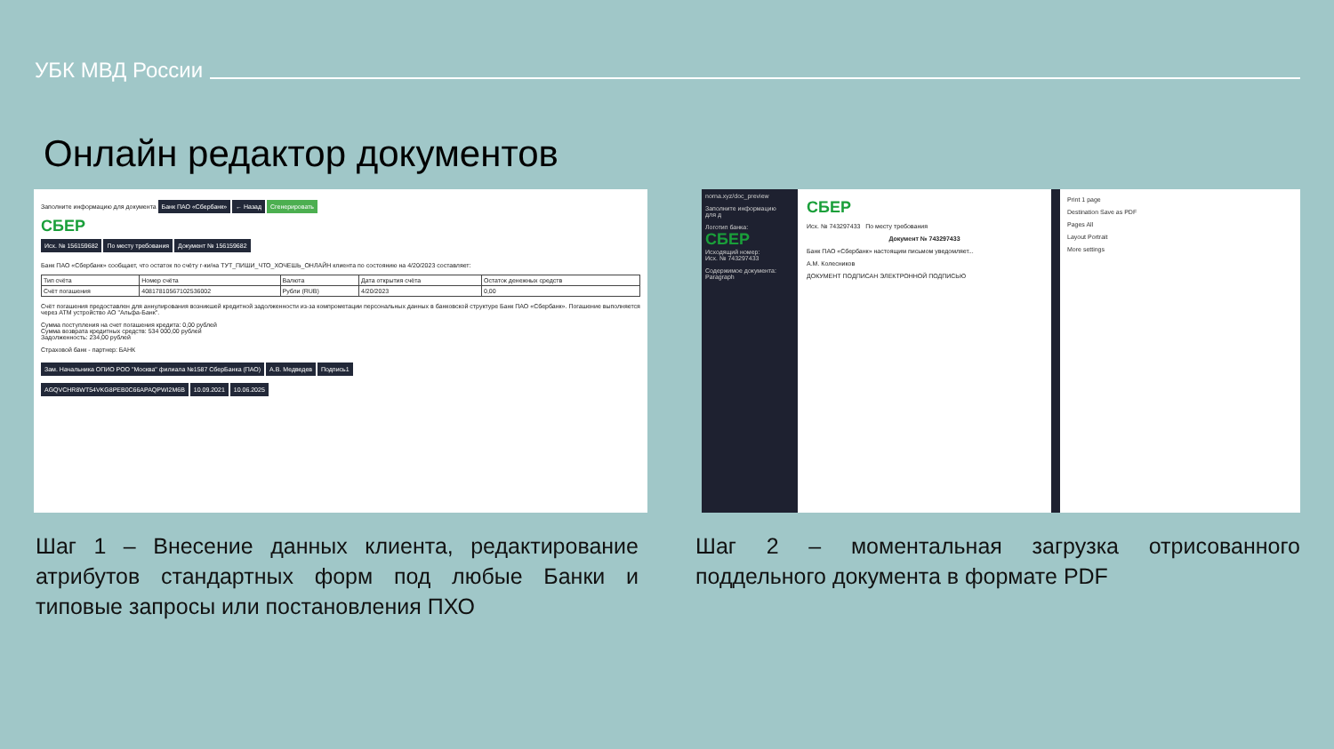УБК МВД России
Онлайн редактор документов
Заполните информацию для документа Банк ПАО «Сбербанк» ← Назад Сгенерировать
СБЕР
Исх. № 156159682 По месту требования Документ № 156159682
Банк ПАО «Сбербанк» сообщает, что остаток по счёту г-ки/на ТУТ_ПИШИ_ЧТО_ХОЧЕШЬ_ОНЛАЙН клиента по состоянию на 4/20/2023 составляет:
| Тип счёта | Номер счёта | Валюта | Дата открытия счёта | Остаток денежных средств |
| Счёт погашения | 40817810567102536002 | Рубли (RUB) | 4/20/2023 | 0,00 |
Счёт погашения предоставлен для аннулирования возникшей кредитной задолженности из-за компрометации персональных данных в банковской структуре Банк ПАО «Сбербанк». Погашение выполняется через ATM устройство АО "Альфа-Банк".
Сумма поступления на счет погашения кредита: 0,00 рублей
Сумма возврата кредитных средств: 534 000,00 рублей
Задолженность: 234,00 рублей
Страховой банк - партнер: БАНК
Зам. Начальника ОПИО РОО "Москва" филиала №1587 СберБанка (ПАО) А.В. Медведев Подпись1
AGQVCHR8WT54VKG8PEB0C66APAQPWI2M6B 10.09.2021 10.06.2025
norna.xyz/doc_preview
Заполните информацию для д
Логотип банка:
СБЕР
Исходящий номер:
Исх. № 743297433
Содержимое документа:
Paragraph
СБЕР
Исх. № 743297433 По месту требования
Документ № 743297433
Банк ПАО «Сбербанк» настоящим письмом уведомляет...
А.М. Колесников
ДОКУМЕНТ ПОДПИСАН ЭЛЕКТРОННОЙ ПОДПИСЬЮ
Print 1 page
Destination Save as PDF
Pages All
Layout Portrait
More settings
Шаг 1 – Внесение данных клиента, редактирование атрибутов стандартных форм под любые Банки и типовые запросы или постановления ПХО
Шаг 2 – моментальная загрузка отрисованного поддельного документа в формате PDF